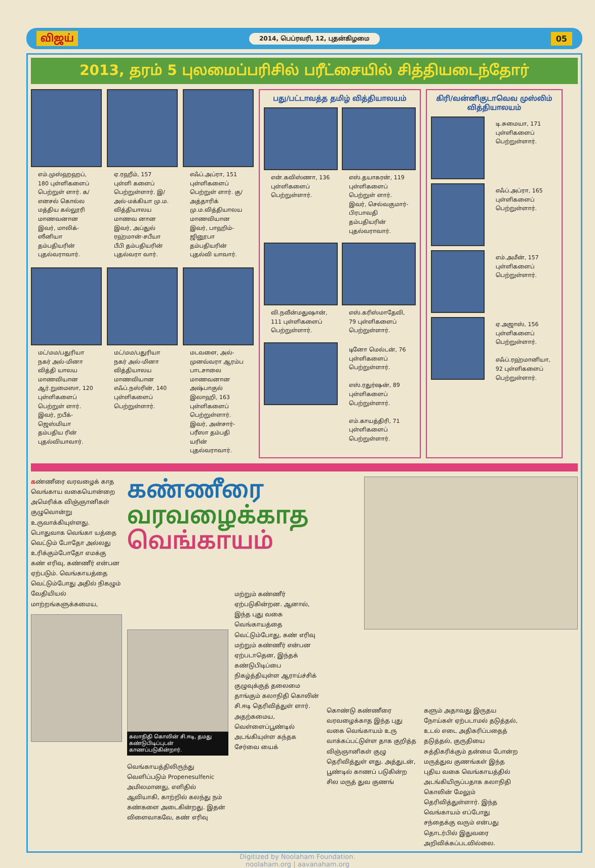விஜய் 2014, பெப்ரவரி, 12, புதன்கிழமை 05
2013, தரம் 5 புலமைப்பரிசில் பரீட்சையில் சித்தியடைந்தோர்
எம்.முஸ்ஹஹப், 180 புள்ளிகளைப் பெற்றுள் ளார். க/எனசல் கொல்ல மத்திய கல்லூரி மாணவனான இவர், மாலிக்-ஸீனியா தம்பதியரின் புதல்வராவார்.
ஏ.ரஹீம், 157 புள்ளி களைப் பெற்றுள்ளார். இ/அல்-மக்கியா மு.ம. வித்தியாலய மாணவ னான இவர், அப்துல் ரஹ்மான்-சபீயா பீபி தம்பதியரின் புதல்வரா வார்.
எஃப்.அப்ரா, 151 புள்ளிகளைப் பெற்றுள் ளார். கு/அத்தாரிக் மு.ம.வித்தியாலய மாணவியான இவர், பாஹிம்-ஜினூபா தம்பதியரின் புதல்வி யாவார்.
மட்/மம/பதுரியா நகர் அல்-மினா வித்தி யாலய மாணவியான ஆர்.றுமைஸா, 120 புள்ளிகளைப் பெற்றுள் ளார். இவர், றபீக்-ஜெஸ்மியா தம்பதிய ரின் புதல்வியாவார்.
மட்/மம/பதுரியா நகர் அல்-மினா வித்தியாலய மாணவியான எஃப்.நஸ்ரின், 140 புள்ளிகளைப் பெற்றுள்ளார்.
மடவளை, அல்-முனவ்வரா ஆரம்ப பாடசாலை மாணவனான அஷ்பாகுல் இலாஹி, 163 புள்ளிகளைப் பெற்றுள்ளார். இவர், அன்சார்-பரீஸா தம்பதி யரின் புதல்வராவார்.
பது/பட்டாவத்த தமிழ் வித்தியாலயம்
என்.கவிஸ்ணா, 136 புள்ளிகளைப் பெற்றுள்ளார்.
எஸ்.தயாகரன், 119 புள்ளிகளைப் பெற்றுள் ளார். இவர், செல்வகுமார்-பிரபாவதி தம்பதியரின் புதல்வராவார்.
வி.நவீன்மதுஷான், 111 புள்ளிகளைப் பெற்றுள்ளார்.
எஸ்.கரிஸ்மாதேவி, 79 புள்ளிகளைப் பெற்றுள்ளார்.
டினோ மெல்டன், 76 புள்ளிகளைப் பெற்றுள்ளார்.
எஸ்.ரதுர்ஷன், 89 புள்ளிகளைப் பெற்றுள்ளார்.
எம்.காயத்திரி, 71 புள்ளிகளைப் பெற்றுள்ளார்.
கிரி/வன்னிகுடாவெவ முஸ்லிம் வித்தியாலயம்
டி.சுமையா, 171 புள்ளிகளைப் பெற்றுள்ளார்.
எஃப்.அப்ரா, 165 புள்ளிகளைப் பெற்றுள்ளார்.
எம்.அமீன், 157 புள்ளிகளைப் பெற்றுள்ளார்.
ஏ.அஜாஸ், 156 புள்ளிகளைப் பெற்றுள்ளார்.
எஃப்.ரஹ்மானியா, 92 புள்ளிகளைப் பெற்றுள்ளார்.
கண்ணீரை வரவழைக் காத வெங்காய வகையொன்றை அமெரிக்க விஞ்ஞானிகள் குழுவொன்று உருவாக்கியுள்ளது. பொதுவாக வெங்கா யத்தை வெட்டும் போதோ அல்லது உரிக்கும்போதோ எமக்கு கண் எரிவு, கண்ணீர் என்பன ஏற்படும். வெங்காயத்தை வெட்டும்போது அதில் நிகழும் வேதியியல் மாற்றங்களுக்கமைய,
கண்ணீரை
வரவழைக்காத
வெங்காயம்
கலாநிதி கொலின் சி.ஈடி, தமது கண்டுபிடிப்புடன் காணப்படுகின்றார்.
வெங்காயத்திலிருந்து வெளிப்படும் Propenesulfenic அமிலமானது, எளிதில் ஆவியாகி, காற்றில் கலந்து நம் கண்களை அடைகின்றது. இதன் விளைவாகவே, கண் எரிவு
மற்றும் கண்ணீர் ஏற்படுகின்றன. ஆனால், இந்த புது வகை வெங்காயத்தை வெட்டும்போது, கண் எரிவு மற்றும் கண்ணீர் என்பன ஏற்படாதென, இந்தக் கண்டுபிடிப்பை நிகழ்த்தியுள்ள ஆராய்ச்சிக் குழுவுக்குத் தலைமை தாங்கும் கலாநிதி கொலின் சி.ஈடி தெரிவித்துள் ளார். அதற்கமைய, வெள்ளைப்பூண்டில் அடங்கியுள்ள கந்தக சேர்வை யைக்
கொண்டு கண்ணீரை வரவழைக்காத இந்த புது வகை வெங்காயம் உரு வாக்கப்பட்டுள்ள தாக குறித்த விஞ்ஞானிகள் குழு தெரிவித்துள் ளது. அத்துடன், பூண்டில் காணப் படுகின்ற சில மருத் துவ குணங்
களும் அதாவது இருதய நோய்கள் ஏற்படாமல் தடுத்தல், உடல் எடை அதிகரிப்பதைத் தடுத்தல், குருதியை சுத்திகரிக்கும் தன்மை போன்ற மருத்துவ குணங்கள் இந்த புதிய வகை வெங்காயத்தில் அடங்கியிருப்பதாக கலாநிதி கொலின் மேலும் தெரிவித்துள்ளார். இந்த வெங்காயம் எப்போது சந்தைக்கு வரும் என்பது தொடர்பில் இதுவரை அறிவிக்கப்படவில்லை.
Digitized by Noolaham Foundation.
noolaham.org | aavanaham.org